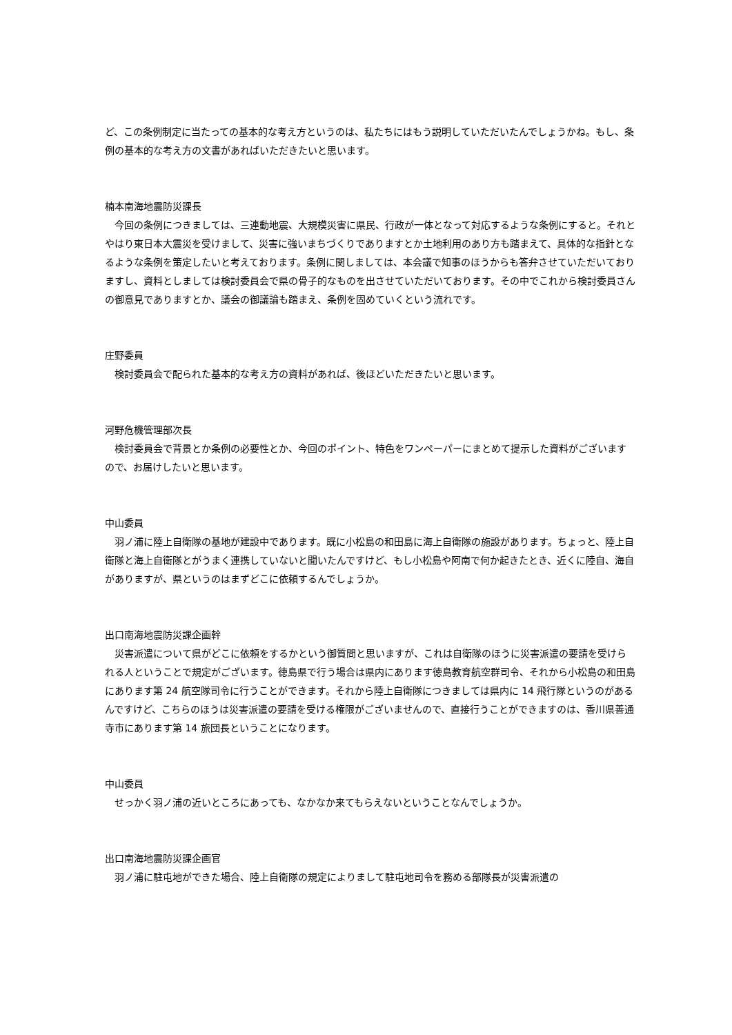ど、この条例制定に当たっての基本的な考え方というのは、私たちにはもう説明していただいたんでしょうかね。もし、条例の基本的な考え方の文書があればいただきたいと思います。
楠本南海地震防災課長
　今回の条例につきましては、三連動地震、大規模災害に県民、行政が一体となって対応するような条例にすると。それとやはり東日本大震災を受けまして、災害に強いまちづくりでありますとか土地利用のあり方も踏まえて、具体的な指針となるような条例を策定したいと考えております。条例に関しましては、本会議で知事のほうからも答弁させていただいておりますし、資料としましては検討委員会で県の骨子的なものを出させていただいております。その中でこれから検討委員さんの御意見でありますとか、議会の御議論も踏まえ、条例を固めていくという流れです。
庄野委員
　検討委員会で配られた基本的な考え方の資料があれば、後ほどいただきたいと思います。
河野危機管理部次長
　検討委員会で背景とか条例の必要性とか、今回のポイント、特色をワンペーパーにまとめて提示した資料がございますので、お届けしたいと思います。
中山委員
　羽ノ浦に陸上自衛隊の基地が建設中であります。既に小松島の和田島に海上自衛隊の施設があります。ちょっと、陸上自衛隊と海上自衛隊とがうまく連携していないと聞いたんですけど、もし小松島や阿南で何か起きたとき、近くに陸自、海自がありますが、県というのはまずどこに依頼するんでしょうか。
出口南海地震防災課企画幹
　災害派遣について県がどこに依頼をするかという御質問と思いますが、これは自衛隊のほうに災害派遣の要請を受けられる人ということで規定がございます。徳島県で行う場合は県内にあります徳島教育航空群司令、それから小松島の和田島にあります第 24 航空隊司令に行うことができます。それから陸上自衛隊につきましては県内に 14 飛行隊というのがあるんですけど、こちらのほうは災害派遣の要請を受ける権限がございませんので、直接行うことができますのは、香川県善通寺市にあります第 14 旅団長ということになります。
中山委員
　せっかく羽ノ浦の近いところにあっても、なかなか来てもらえないということなんでしょうか。
出口南海地震防災課企画官
　羽ノ浦に駐屯地ができた場合、陸上自衛隊の規定によりまして駐屯地司令を務める部隊長が災害派遣の